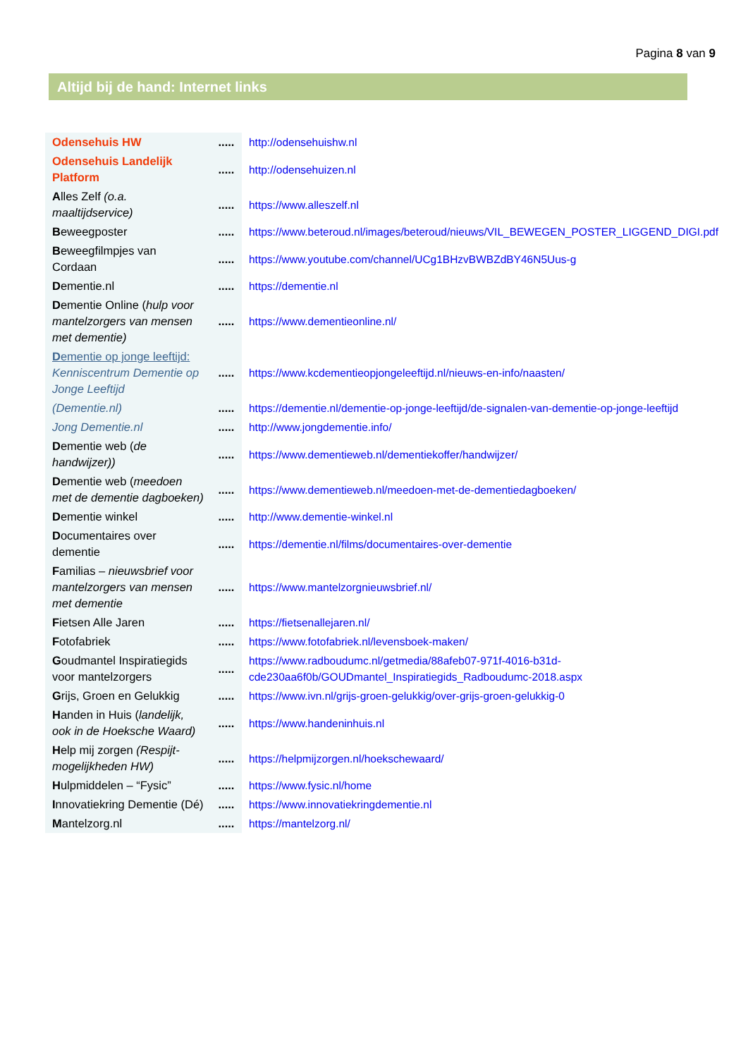Pagina 8 van 9
Altijd bij de hand: Internet links
| Odensehuis HW | ..... | http://odensehuishw.nl |
| Odensehuis Landelijk Platform | ..... | http://odensehuizen.nl |
| A lles Zelf (o.a. maaltijdservice) | ..... | https://www.alleszelf.nl |
| B eweegposter | ..... | https://www.beteroud.nl/images/beteroud/nieuws/VIL_BEWEGEN_POSTER_LIGGEND_DIGI.pdf |
| B eweegfilmpjes van Cordaan | ..... | https://www.youtube.com/channel/UCg1BHzvBWBZdBY46N5Uus-g |
| D ementie.nl | ..... | https://dementie.nl |
| D ementie Online ( hulp voor mantelzorgers van mensen met dementie) | ..... | https://www.dementieonline.nl/ |
| D ementie op jonge leeftijd: Kenniscentrum Dementie op Jonge Leeftijd | ..... | https://www.kcdementieopjongeleeftijd.nl/nieuws-en-info/naasten/ |
| (Dementie.nl) | ..... | https://dementie.nl/dementie-op-jonge-leeftijd/de-signalen-van-dementie-op-jonge-leeftijd |
| Jong Dementie.nl | ..... | http://www.jongdementie.info/ |
| D ementie web ( de handwijzer)) | ..... | https://www.dementieweb.nl/dementiekoffer/handwijzer/ |
| D ementie web ( meedoen met de dementie dagboeken) | ..... | https://www.dementieweb.nl/meedoen-met-de-dementiedagboeken/ |
| D ementie winkel | ..... | http://www.dementie-winkel.nl |
| D ocumentaires over dementie | ..... | https://dementie.nl/films/documentaires-over-dementie |
| F amilias – nieuwsbrief voor mantelzorgers van mensen met dementie | ..... | https://www.mantelzorgnieuwsbrief.nl/ |
| F ietsen Alle Jaren | ..... | https://fietsenallejaren.nl/ |
| F otofabriek | ..... | https://www.fotofabriek.nl/levensboek-maken/ |
| G oudmantel Inspiratiegids voor mantelzorgers | ..... | https://www.radboudumc.nl/getmedia/88afeb07-971f-4016-b31d-cde230aa6f0b/GOUDmantel_Inspiratiegids_Radboudumc-2018.aspx |
| G rijs, Groen en Gelukkig | ..... | https://www.ivn.nl/grijs-groen-gelukkig/over-grijs-groen-gelukkig-0 |
| H anden in Huis ( landelijk, ook in de Hoeksche Waard) | ..... | https://www.handeninhuis.nl |
| H elp mij zorgen (Respijt-mogelijkheden HW) | ..... | https://helpmijzorgen.nl/hoekschewaard/ |
| H ulpmiddelen – “Fysic” | ..... | https://www.fysic.nl/home |
| I nnovatiekring Dementie (Dé) | ..... | https://www.innovatiekringdementie.nl |
| M antelzorg.nl | ..... | https://mantelzorg.nl/ |